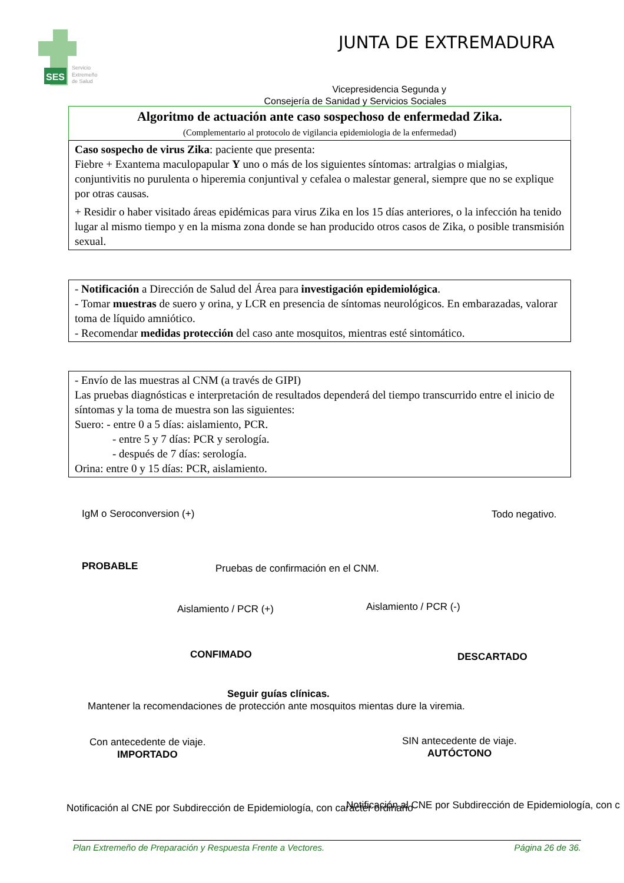SES
Servicio
Extremeño
de Salud
JUNTA DE EXTREMADURA
Vicepresidencia Segunda y
Consejería de Sanidad y Servicios Sociales
Algoritmo de actuación ante caso sospechoso de enfermedad Zika.
(Complementario al protocolo de vigilancia epidemiologia de la enfermedad)
Caso sospecho de virus Zika: paciente que presenta:
Fiebre + Exantema maculopapular Y uno o más de los siguientes síntomas: artralgias o mialgias, conjuntivitis no purulenta o hiperemia conjuntival y cefalea o malestar general, siempre que no se explique por otras causas.
+ Residir o haber visitado áreas epidémicas para virus Zika en los 15 días anteriores, o la infección ha tenido lugar al mismo tiempo y en la misma zona donde se han producido otros casos de Zika, o posible transmisión sexual.
- Notificación a Dirección de Salud del Área para investigación epidemiológica.
- Tomar muestras de suero y orina, y LCR en presencia de síntomas neurológicos. En embarazadas, valorar toma de líquido amniótico.
- Recomendar medidas protección del caso ante mosquitos, mientras esté sintomático.
- Envío de las muestras al CNM (a través de GIPI)
Las pruebas diagnósticas e interpretación de resultados dependerá del tiempo transcurrido entre el inicio de síntomas y la toma de muestra son las siguientes:
Suero: - entre 0 a 5 días: aislamiento, PCR.
- entre 5 y 7 días: PCR y serología.
- después de 7 días: serología.
Orina: entre 0 y 15 días: PCR, aislamiento.
IgM o Seroconversion (+) Todo negativo.
PROBABLE Pruebas de confirmación en el CNM.
Aislamiento / PCR (+) Aislamiento / PCR (-)
CONFIMADO DESCARTADO
Seguir guías clínicas.
Mantener la recomendaciones de protección ante mosquitos mientas dure la viremia.
Con antecedente de viaje. SIN antecedente de viaje.
IMPORTADO AUTÓCTONO
Notificación al CNE por Subdirección de Epidemiología, con carácter ordinario Notificación al CNE por Subdirección de Epidemiología, con c
Plan Extremeño de Preparación y Respuesta Frente a Vectores. Página 26 de 36.